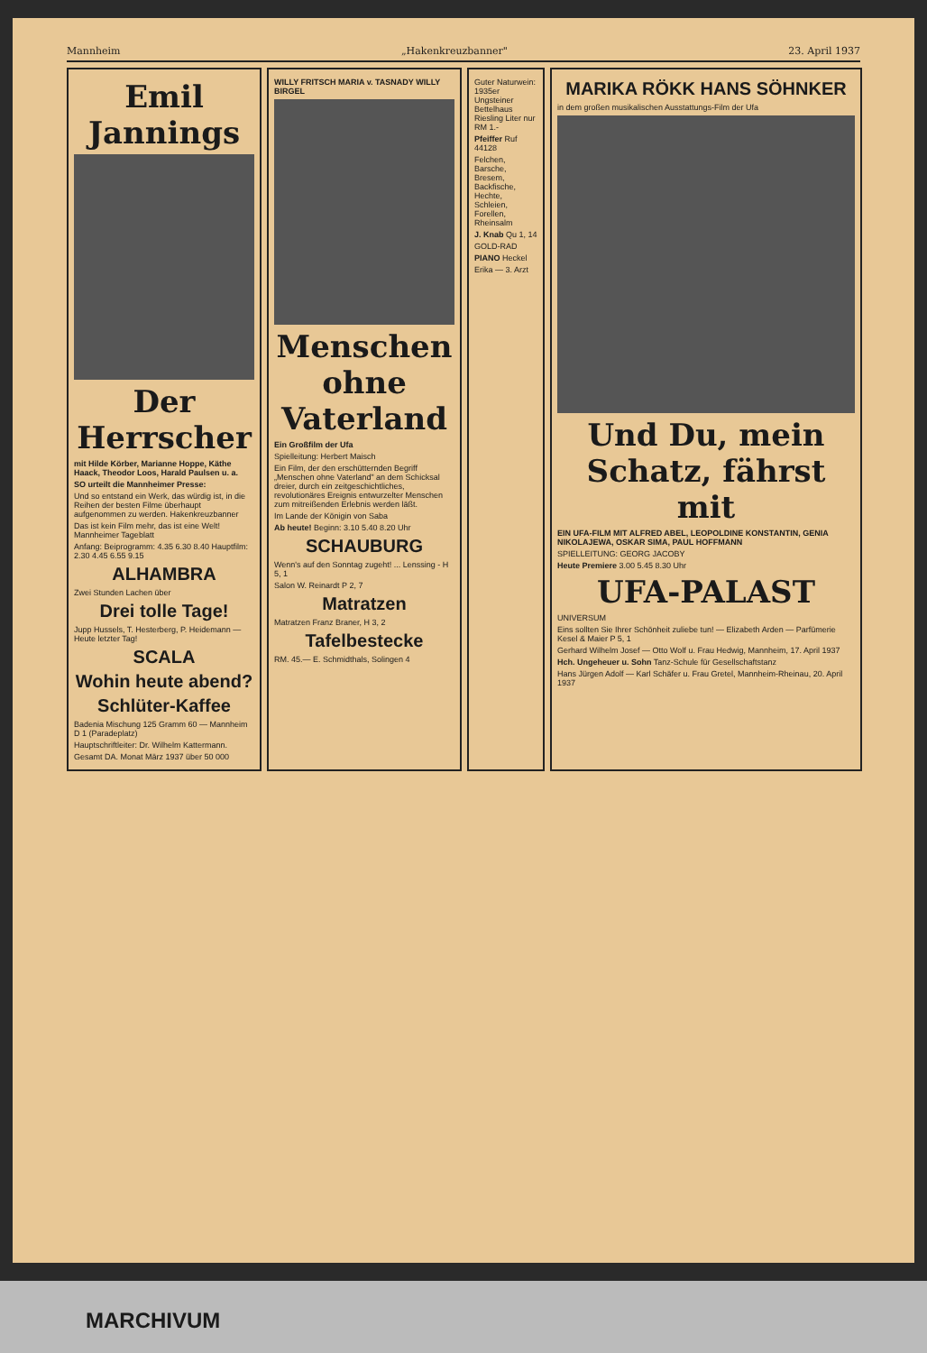Mannheim „Hakenkreuzbanner" 23. April 1937
Emil Jannings
Der Herrscher
mit Hilde Körber, Marianne Hoppe, Käthe Haack, Theodor Loos, Harald Paulsen u. a.
SO urteilt die Mannheimer Presse:
Und so entstand ein Werk, das würdig ist, in die Reihen der besten Filme überhaupt aufgenommen zu werden. Hakenkreuzbanner
Das ist kein Film mehr, das ist eine Welt! Mannheimer Tageblatt
Anfang: Beiprogramm: 4.35 6.30 8.40 Hauptfilm: 2.30 4.45 6.55 9.15
ALHAMBRA
Zwei Stunden Lachen über
Drei tolle Tage!
Jupp Hussels, T. Hesterberg, P. Heidemann — Heute letzter Tag!
SCALA
Wohin heute abend?
Schlüter-Kaffee
Badenia Mischung 125 Gramm 60 — Mannheim D 1 (Paradeplatz)
Hauptschriftleiter: Dr. Wilhelm Kattermann.
Gesamt DA. Monat März 1937 über 50 000
WILLY FRITSCH MARIA v. TASNADY WILLY BIRGEL
Menschen ohne Vaterland
Ein Großfilm der Ufa
Spielleitung: Herbert Maisch
Ein Film, der den erschütternden Begriff „Menschen ohne Vaterland" an dem Schicksal dreier, durch ein zeitgeschichtliches, revolutionäres Ereignis entwurzelter Menschen zum mitreißenden Erlebnis werden läßt.
Im Lande der Königin von Saba
Ab heute! Beginn: 3.10 5.40 8.20 Uhr
SCHAUBURG
Wenn's auf den Sonntag zugeht! ... Lenssing - H 5, 1
Salon W. Reinardt P 2, 7
Matratzen
Matratzen Franz Braner, H 3, 2
Tafelbestecke
RM. 45.— E. Schmidthals, Solingen 4
Guter Naturwein: 1935er Ungsteiner Bettelhaus Riesling Liter nur RM 1.-
Pfeiffer Ruf 44128
Felchen, Barsche, Bresem, Backfische, Hechte, Schleien, Forellen, Rheinsalm
J. Knab Qu 1, 14
GOLD-RAD
PIANO Heckel
Erika — 3. Arzt
MARIKA RÖKK HANS SÖHNKER
in dem großen musikalischen Ausstattungs-Film der Ufa
Und Du, mein Schatz, fährst mit
EIN UFA-FILM MIT ALFRED ABEL, LEOPOLDINE KONSTANTIN, GENIA NIKOLAJEWA, OSKAR SIMA, PAUL HOFFMANN
SPIELLEITUNG: GEORG JACOBY
Heute Premiere 3.00 5.45 8.30 Uhr
UFA-PALAST
UNIVERSUM
Eins sollten Sie Ihrer Schönheit zuliebe tun! — Elizabeth Arden — Parfümerie Kesel & Maier P 5, 1
Gerhard Wilhelm Josef — Otto Wolf u. Frau Hedwig, Mannheim, 17. April 1937
Hch. Ungeheuer u. Sohn Tanz-Schule für Gesellschaftstanz
Hans Jürgen Adolf — Karl Schäfer u. Frau Gretel, Mannheim-Rheinau, 20. April 1937
MARCHIVUM